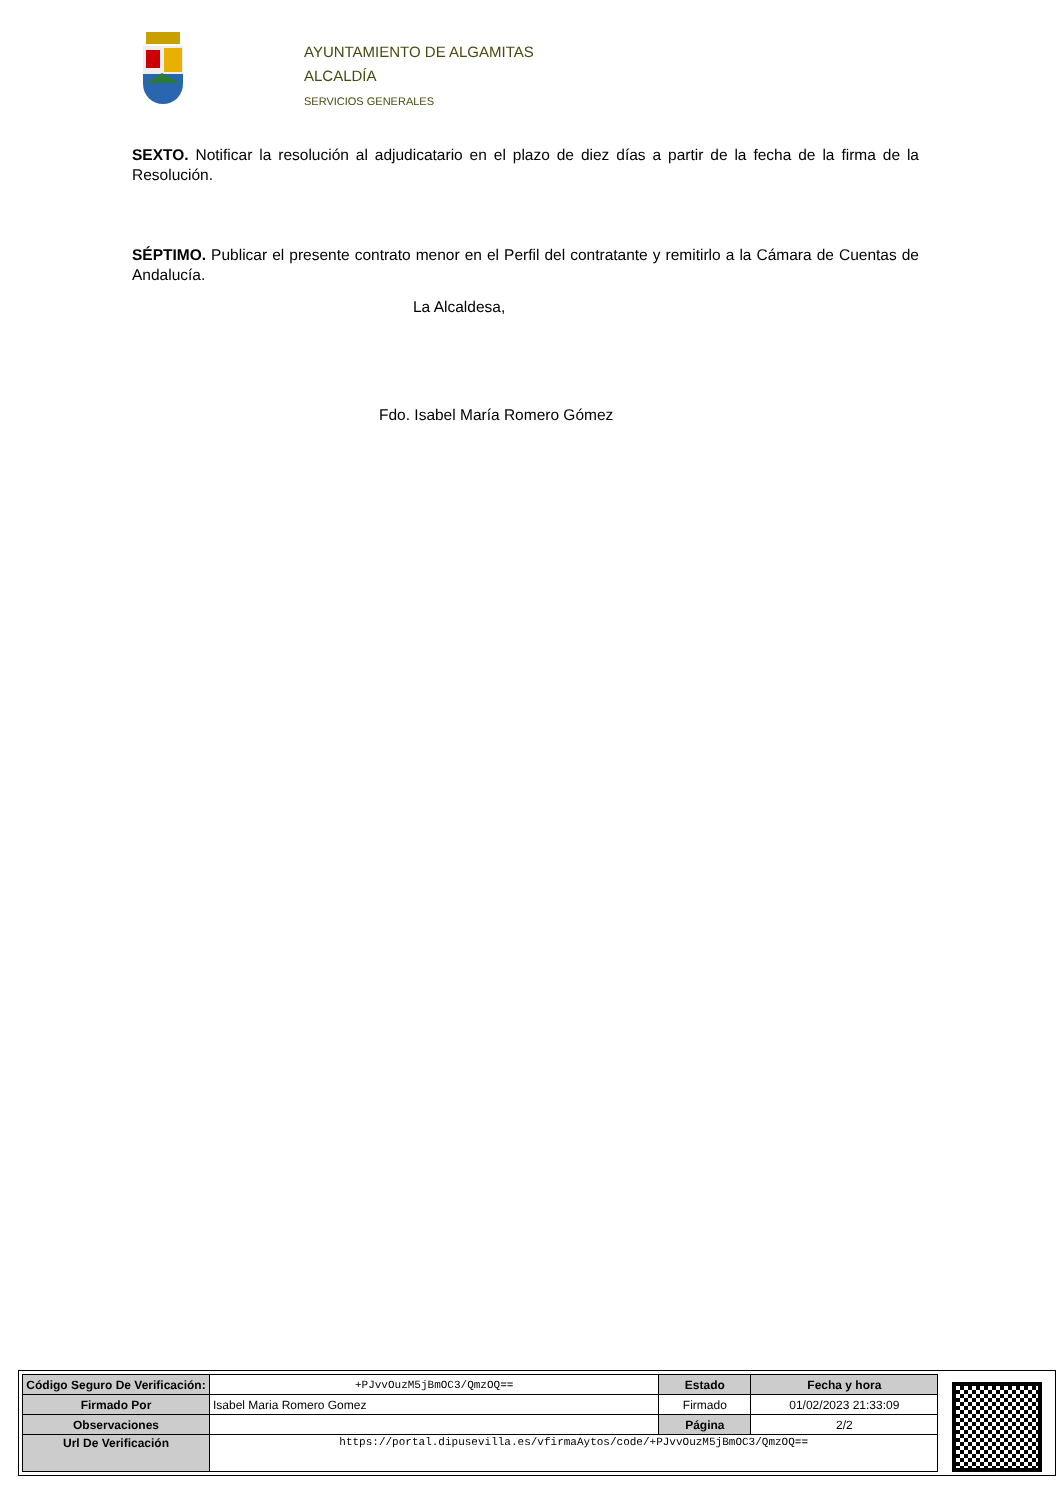AYUNTAMIENTO DE ALGAMITAS
ALCALDÍA
SERVICIOS GENERALES
SEXTO. Notificar la resolución al adjudicatario en el plazo de diez días a partir de la fecha de la firma de la Resolución.
SÉPTIMO. Publicar el presente contrato menor en el Perfil del contratante y remitirlo a la Cámara de Cuentas de Andalucía.
La Alcaldesa,
Fdo. Isabel María Romero Gómez
| Código Seguro De Verificación: | +PJvvOuzM5jBmOC3/QmzOQ== | Estado | Fecha y hora |
| Firmado Por | Isabel Maria Romero Gomez | Firmado | 01/02/2023 21:33:09 |
| Observaciones | | Página | 2/2 |
| Url De Verificación | https://portal.dipusevilla.es/vfirmaAytos/code/+PJvvOuzM5jBmOC3/QmzOQ== | | |